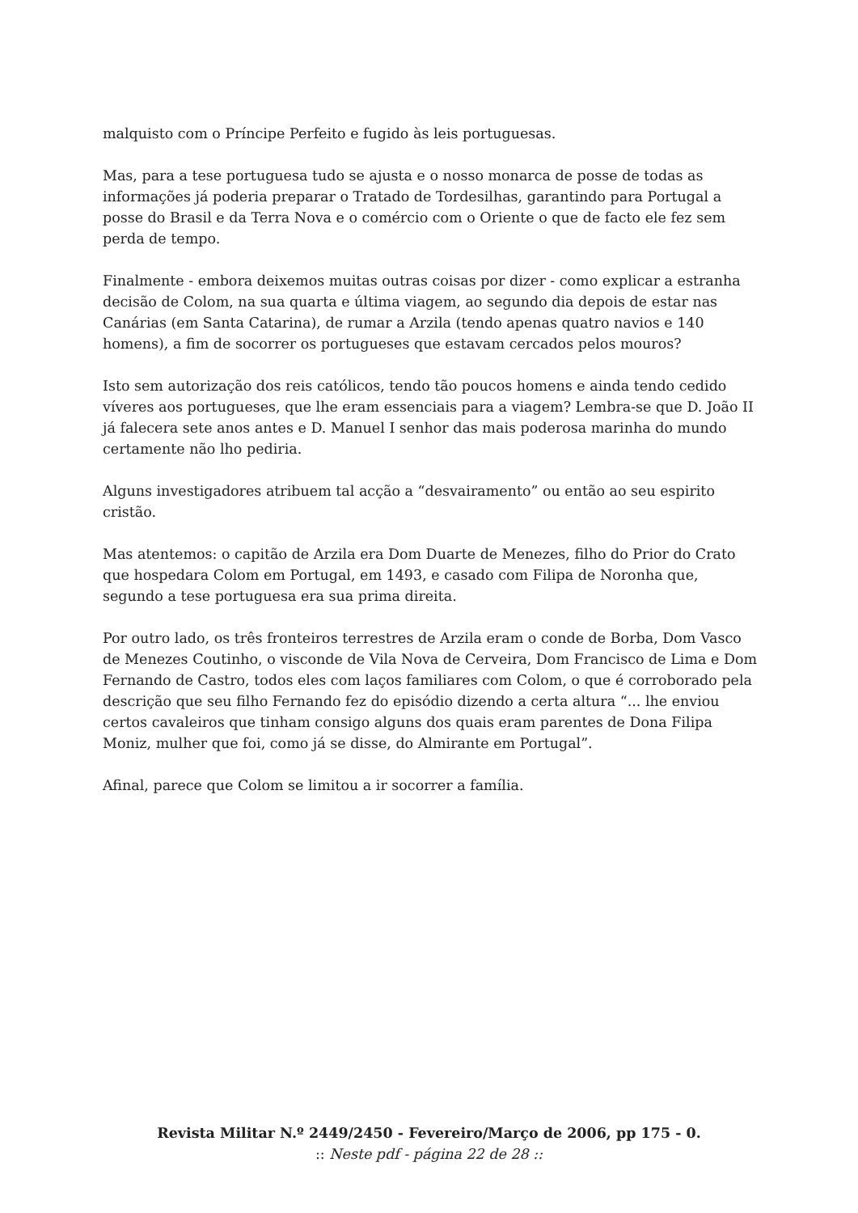malquisto com o Príncipe Perfeito e fugido às leis portuguesas.
Mas, para a tese portuguesa tudo se ajusta e o nosso monarca de posse de todas as informações já poderia preparar o Tratado de Tordesilhas, garantindo para Portugal a posse do Brasil e da Terra Nova e o comércio com o Oriente o que de facto ele fez sem perda de tempo.
Finalmente - embora deixemos muitas outras coisas por dizer - como explicar a estranha decisão de Colom, na sua quarta e última viagem, ao segundo dia depois de estar nas Canárias (em Santa Catarina), de rumar a Arzila (tendo apenas quatro navios e 140 homens), a fim de socorrer os portugueses que estavam cercados pelos mouros?
Isto sem autorização dos reis católicos, tendo tão poucos homens e ainda tendo cedido víveres aos portugueses, que lhe eram essenciais para a viagem? Lembra-se que D. João II já falecera sete anos antes e D. Manuel I senhor das mais poderosa marinha do mundo certamente não lho pediria.
Alguns investigadores atribuem tal acção a “desvairamento” ou então ao seu espirito cristão.
Mas atentemos: o capitão de Arzila era Dom Duarte de Menezes, filho do Prior do Crato que hospedara Colom em Portugal, em 1493, e casado com Filipa de Noronha que, segundo a tese portuguesa era sua prima direita.
Por outro lado, os três fronteiros terrestres de Arzila eram o conde de Borba, Dom Vasco de Menezes Coutinho, o visconde de Vila Nova de Cerveira, Dom Francisco de Lima e Dom Fernando de Castro, todos eles com laços familiares com Colom, o que é corroborado pela descrição que seu filho Fernando fez do episódio dizendo a certa altura “... lhe enviou certos cavaleiros que tinham consigo alguns dos quais eram parentes de Dona Filipa Moniz, mulher que foi, como já se disse, do Almirante em Portugal”.
Afinal, parece que Colom se limitou a ir socorrer a família.
Revista Militar N.º 2449/2450 - Fevereiro/Março de 2006, pp 175 - 0.
:: Neste pdf - página 22 de 28 ::